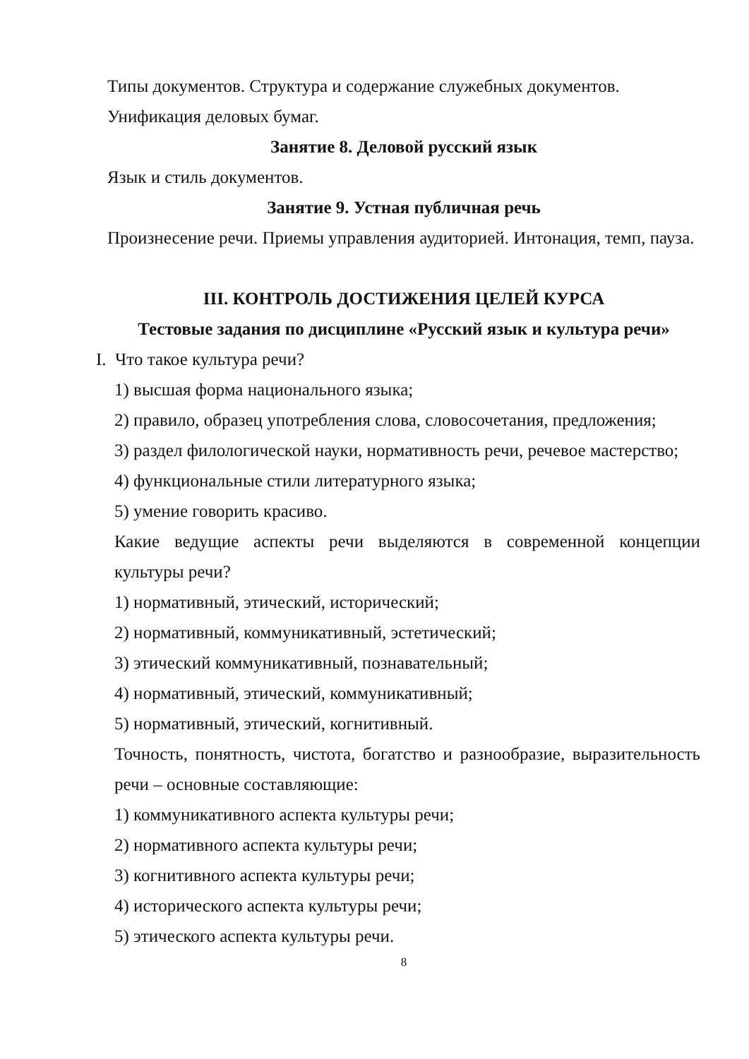Типы документов. Структура и содержание служебных документов.
Унификация деловых бумаг.
Занятие 8. Деловой русский язык
Язык и стиль документов.
Занятие 9. Устная публичная речь
Произнесение речи. Приемы управления аудиторией. Интонация, темп, пауза.
III. КОНТРОЛЬ ДОСТИЖЕНИЯ ЦЕЛЕЙ КУРСА
Тестовые задания по дисциплине «Русский язык и культура речи»
I. Что такое культура речи?
1) высшая форма национального языка;
2) правило, образец употребления слова, словосочетания, предложения;
3) раздел филологической науки, нормативность речи, речевое мастерство;
4) функциональные стили литературного языка;
5) умение говорить красиво.
Какие ведущие аспекты речи выделяются в современной концепции культуры речи?
1) нормативный, этический, исторический;
2) нормативный, коммуникативный, эстетический;
3) этический коммуникативный, познавательный;
4) нормативный, этический, коммуникативный;
5) нормативный, этический, когнитивный.
Точность, понятность, чистота, богатство и разнообразие, выразительность речи – основные составляющие:
1) коммуникативного аспекта культуры речи;
2) нормативного аспекта культуры речи;
3) когнитивного аспекта культуры речи;
4) исторического аспекта культуры речи;
5) этического аспекта культуры речи.
8